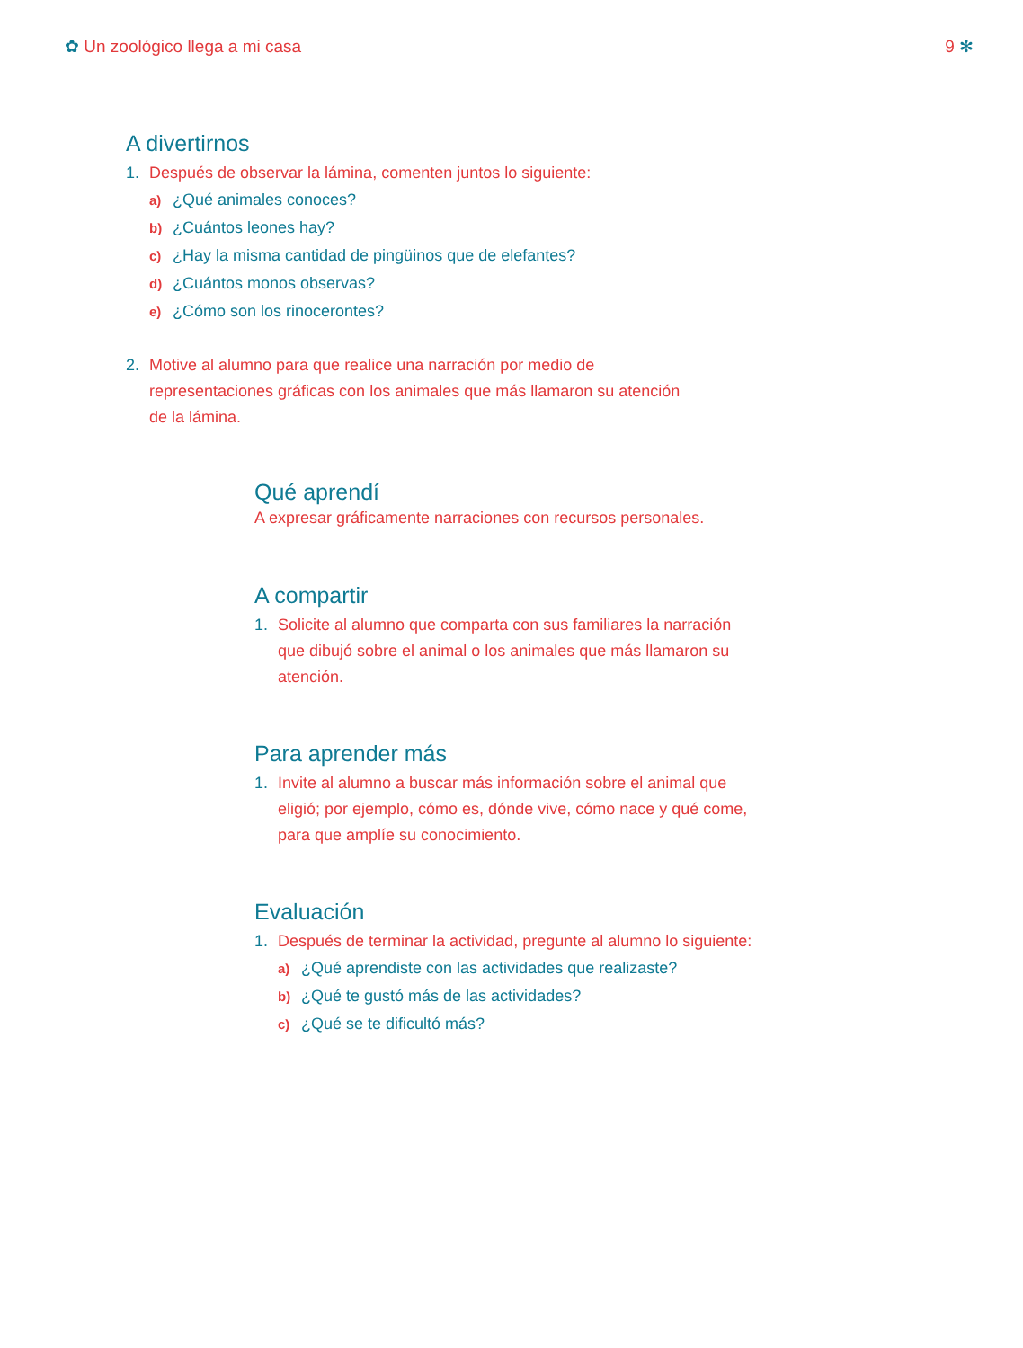✿ Un zoológico llega a mi casa 9 ✻
A divertirnos
1. Después de observar la lámina, comenten juntos lo siguiente:
a) ¿Qué animales conoces?
b) ¿Cuántos leones hay?
c) ¿Hay la misma cantidad de pingüinos que de elefantes?
d) ¿Cuántos monos observas?
e) ¿Cómo son los rinocerontes?
2. Motive al alumno para que realice una narración por medio de representaciones gráficas con los animales que más llamaron su atención de la lámina.
Qué aprendí
A expresar gráficamente narraciones con recursos personales.
A compartir
1. Solicite al alumno que comparta con sus familiares la narración que dibujó sobre el animal o los animales que más llamaron su atención.
Para aprender más
1. Invite al alumno a buscar más información sobre el animal que eligió; por ejemplo, cómo es, dónde vive, cómo nace y qué come, para que amplíe su conocimiento.
Evaluación
1. Después de terminar la actividad, pregunte al alumno lo siguiente:
a) ¿Qué aprendiste con las actividades que realizaste?
b) ¿Qué te gustó más de las actividades?
c) ¿Qué se te dificultó más?